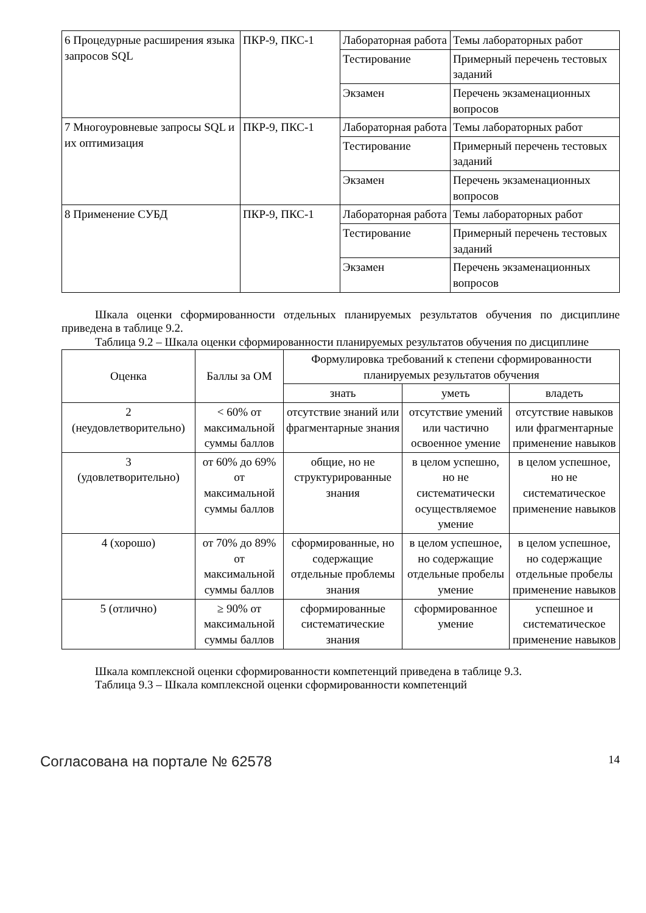| 6 Процедурные расширения языка запросов SQL | ПКР-9, ПКС-1 | Лабораторная работа | Темы лабораторных работ |
| | | Тестирование | Примерный перечень тестовых заданий |
| | | Экзамен | Перечень экзаменационных вопросов |
| 7 Многоуровневые запросы SQL и их оптимизация | ПКР-9, ПКС-1 | Лабораторная работа | Темы лабораторных работ |
| | | Тестирование | Примерный перечень тестовых заданий |
| | | Экзамен | Перечень экзаменационных вопросов |
| 8 Применение СУБД | ПКР-9, ПКС-1 | Лабораторная работа | Темы лабораторных работ |
| | | Тестирование | Примерный перечень тестовых заданий |
| | | Экзамен | Перечень экзаменационных вопросов |
Шкала оценки сформированности отдельных планируемых результатов обучения по дисциплине приведена в таблице 9.2.
Таблица 9.2 – Шкала оценки сформированности планируемых результатов обучения по дисциплине
| Оценка | Баллы за ОМ | Формулировка требований к степени сформированности планируемых результатов обучения | | |
| --- | --- | --- | --- | --- |
| | | знать | уметь | владеть |
| 2 (неудовлетворительно) | < 60% от максимальной суммы баллов | отсутствие знаний или фрагментарные знания | отсутствие умений или частично освоенное умение | отсутствие навыков или фрагментарные применение навыков |
| 3 (удовлетворительно) | от 60% до 69% от максимальной суммы баллов | общие, но не структурированные знания | в целом успешно, но не систематически осуществляемое умение | в целом успешное, но не систематическое применение навыков |
| 4 (хорошо) | от 70% до 89% от максимальной суммы баллов | сформированные, но содержащие отдельные проблемы знания | в целом успешное, но содержащие отдельные пробелы умение | в целом успешное, но содержащие отдельные пробелы применение навыков |
| 5 (отлично) | ≥ 90% от максимальной суммы баллов | сформированные систематические знания | сформированное умение | успешное и систематическое применение навыков |
Шкала комплексной оценки сформированности компетенций приведена в таблице 9.3.
Таблица 9.3 – Шкала комплексной оценки сформированности компетенций
Согласована на портале № 62578 14